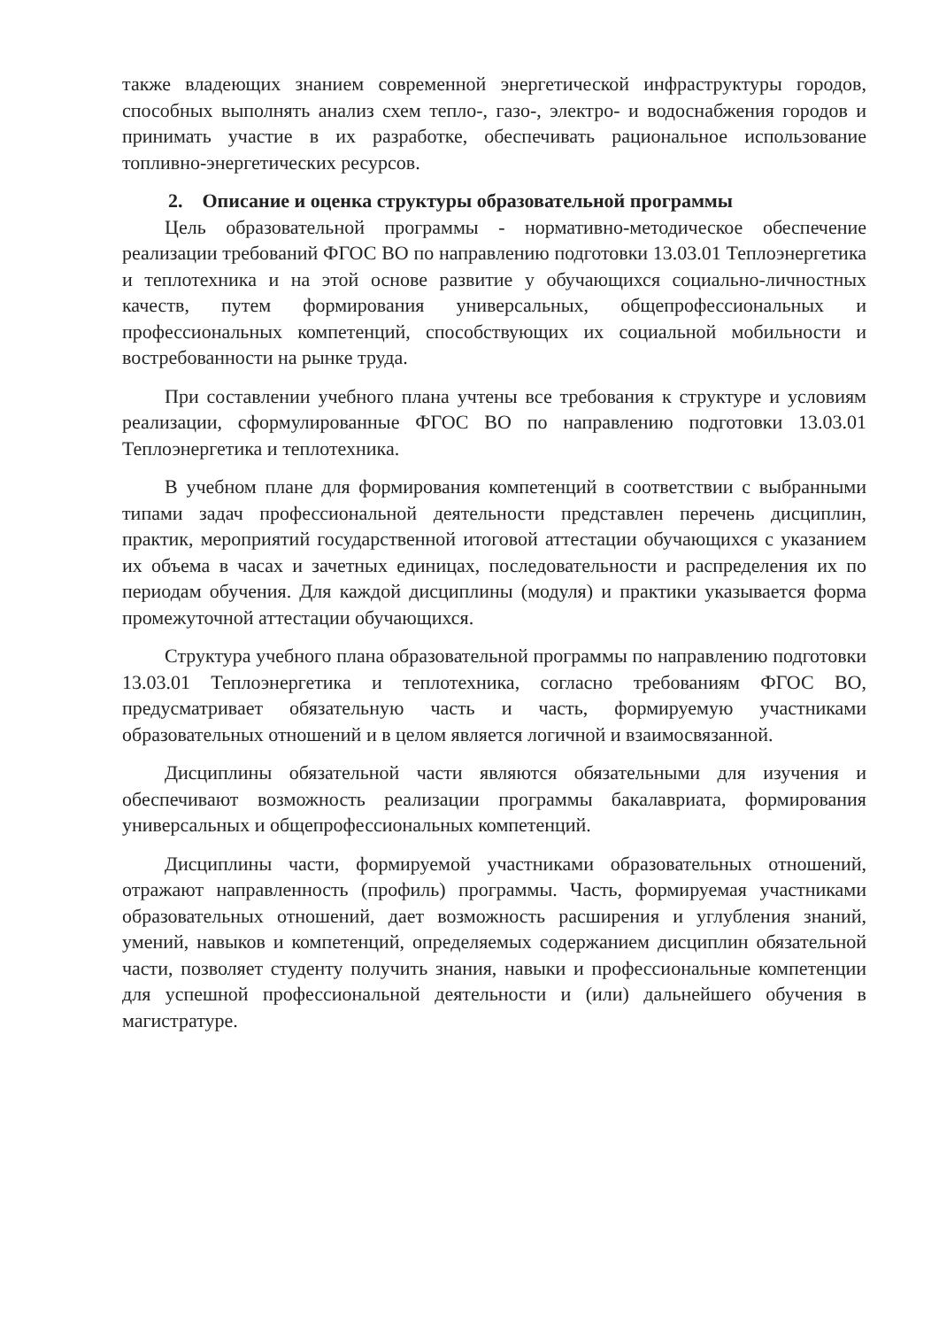также владеющих знанием современной энергетической инфраструктуры городов, способных выполнять анализ схем тепло-, газо-, электро- и водоснабжения городов и принимать участие в их разработке, обеспечивать рациональное использование топливно-энергетических ресурсов.
2. Описание и оценка структуры образовательной программы
Цель образовательной программы - нормативно-методическое обеспечение реализации требований ФГОС ВО по направлению подготовки 13.03.01 Теплоэнергетика и теплотехника и на этой основе развитие у обучающихся социально-личностных качеств, путем формирования универсальных, общепрофессиональных и профессиональных компетенций, способствующих их социальной мобильности и востребованности на рынке труда.
При составлении учебного плана учтены все требования к структуре и условиям реализации, сформулированные ФГОС ВО по направлению подготовки 13.03.01 Теплоэнергетика и теплотехника.
В учебном плане для формирования компетенций в соответствии с выбранными типами задач профессиональной деятельности представлен перечень дисциплин, практик, мероприятий государственной итоговой аттестации обучающихся с указанием их объема в часах и зачетных единицах, последовательности и распределения их по периодам обучения. Для каждой дисциплины (модуля) и практики указывается форма промежуточной аттестации обучающихся.
Структура учебного плана образовательной программы по направлению подготовки 13.03.01 Теплоэнергетика и теплотехника, согласно требованиям ФГОС ВО, предусматривает обязательную часть и часть, формируемую участниками образовательных отношений и в целом является логичной и взаимосвязанной.
Дисциплины обязательной части являются обязательными для изучения и обеспечивают возможность реализации программы бакалавриата, формирования универсальных и общепрофессиональных компетенций.
Дисциплины части, формируемой участниками образовательных отношений, отражают направленность (профиль) программы. Часть, формируемая участниками образовательных отношений, дает возможность расширения и углубления знаний, умений, навыков и компетенций, определяемых содержанием дисциплин обязательной части, позволяет студенту получить знания, навыки и профессиональные компетенции для успешной профессиональной деятельности и (или) дальнейшего обучения в магистратуре.